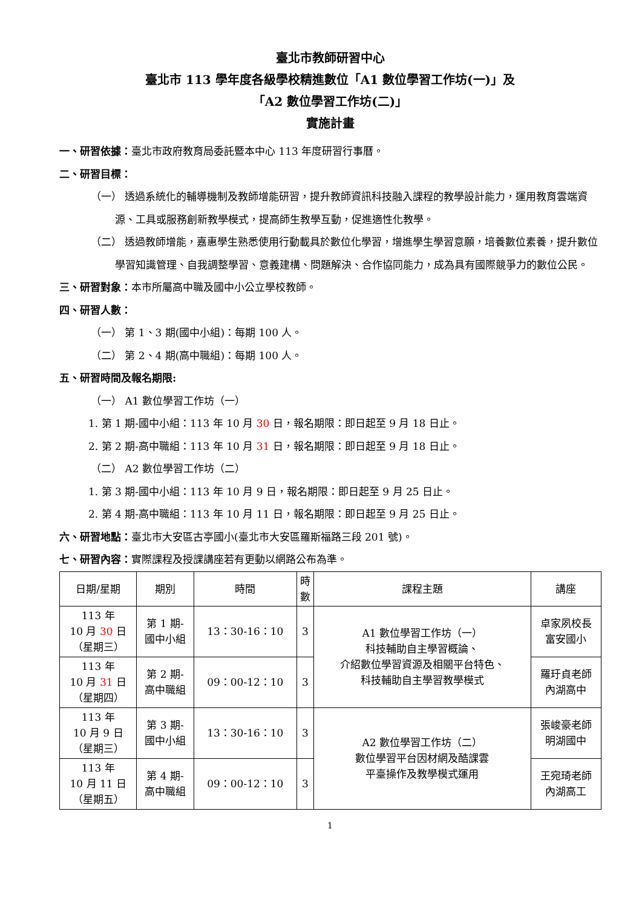臺北市教師研習中心
臺北市 113 學年度各級學校精進數位「A1 數位學習工作坊(一)」及
「A2 數位學習工作坊(二)」
實施計畫
一、研習依據：臺北市政府教育局委託暨本中心 113 年度研習行事曆。
二、研習目標：
（一） 透過系統化的輔導機制及教師增能研習，提升教師資訊科技融入課程的教學設計能力，運用教育雲端資源、工具或服務創新教學模式，提高師生教學互動，促進適性化教學。
（二） 透過教師增能，嘉惠學生熟悉使用行動載具於數位化學習，增進學生學習意願，培養數位素養，提升數位學習知識管理、自我調整學習、意義建構、問題解決、合作協同能力，成為具有國際競爭力的數位公民。
三、研習對象：本市所屬高中職及國中小公立學校教師。
四、研習人數：
（一） 第 1、3 期(國中小組)：每期 100 人。
（二） 第 2、4 期(高中職組)：每期 100 人。
五、研習時間及報名期限:
（一） A1 數位學習工作坊（一）
1. 第 1 期-國中小組：113 年 10 月 30 日，報名期限：即日起至 9 月 18 日止。
2. 第 2 期-高中職組：113 年 10 月 31 日，報名期限：即日起至 9 月 18 日止。
（二） A2 數位學習工作坊（二）
1. 第 3 期-國中小組：113 年 10 月 9 日，報名期限：即日起至 9 月 25 日止。
2. 第 4 期-高中職組：113 年 10 月 11 日，報名期限：即日起至 9 月 25 日止。
六、研習地點：臺北市大安區古亭國小(臺北市大安區羅斯福路三段 201 號)。
七、研習內容：實際課程及授課講座若有更動以網路公布為準。
| 日期/星期 | 期別 | 時間 | 時 數 | 課程主題 | 講座 |
| --- | --- | --- | --- | --- | --- |
| 113 年 10 月 30 日 （星期三） | 第 1 期- 國中小組 | 13：30-16：10 | 3 | A1 數位學習工作坊（一） 科技輔助自主學習概論、 介紹數位學習資源及相關平台特色、 科技輔助自主學習教學模式 | 卓家夙校長 富安國小 |
| 113 年 10 月 31 日 （星期四） | 第 2 期- 高中職組 | 09：00-12：10 | 3 | | 羅玗貞老師 內湖高中 |
| 113 年 10 月 9 日 （星期三） | 第 3 期- 國中小組 | 13：30-16：10 | 3 | A2 數位學習工作坊（二） 數位學習平台因材網及酷課雲 平臺操作及教學模式運用 | 張峻豪老師 明湖國中 |
| 113 年 10 月 11 日 （星期五） | 第 4 期- 高中職組 | 09：00-12：10 | 3 | | 王宛琦老師 內湖高工 |
1